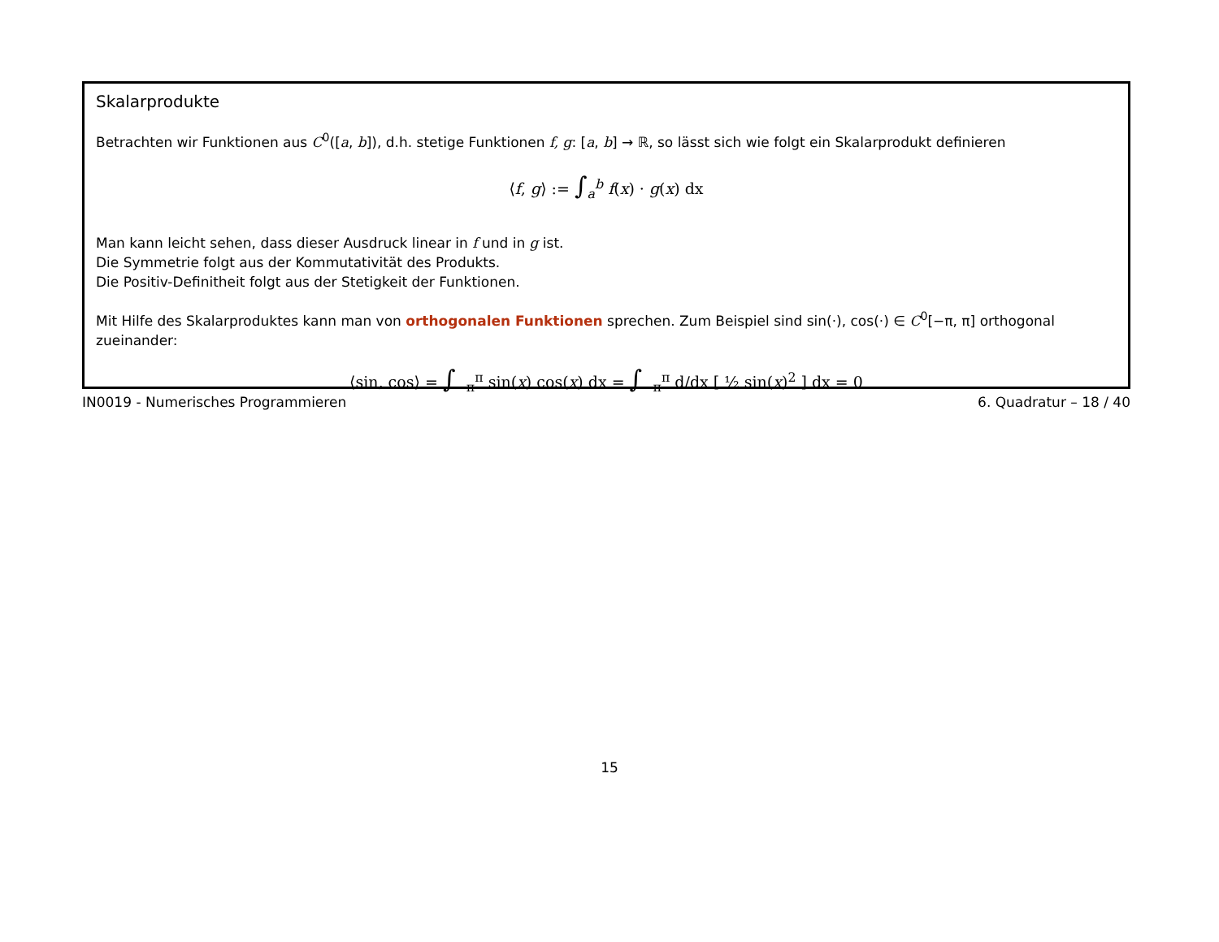Skalarprodukte
Betrachten wir Funktionen aus C<sup>0</sup>([a, b]), d.h. stetige Funktionen f, g: [a, b] → ℝ, so lässt sich wie folgt ein Skalarprodukt definieren
⟨f, g⟩ := ∫<sub>a</sub><sup>b</sup> f(x) · g(x) dx
Man kann leicht sehen, dass dieser Ausdruck linear in f und in g ist.
Die Symmetrie folgt aus der Kommutativität des Produkts.
Die Positiv-Definitheit folgt aus der Stetigkeit der Funktionen.
Mit Hilfe des Skalarproduktes kann man von orthogonalen Funktionen sprechen. Zum Beispiel sind sin(·), cos(·) ∈ C<sup>0</sup>[−π, π] orthogonal zueinander:
⟨sin, cos⟩ = ∫<sub>−π</sub><sup>π</sup> sin(x) cos(x) dx = ∫<sub>−π</sub><sup>π</sup> d/dx [ ½ sin(x)<sup>2</sup> ] dx = 0
IN0019 - Numerisches Programmieren 6. Quadratur – 18 / 40
15